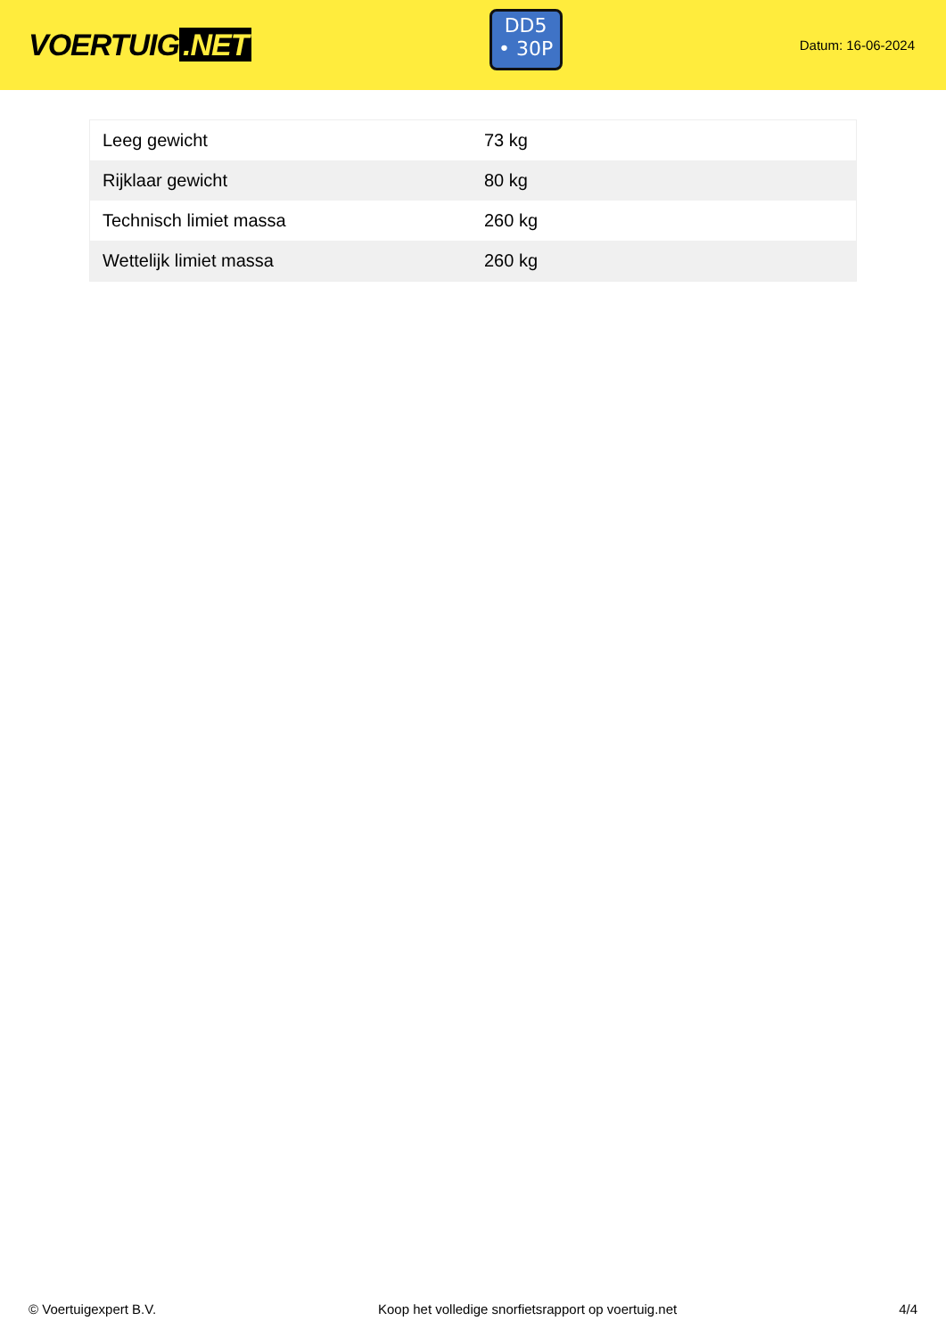VOERTUIG.NET
DD5
• 30P
Datum: 16-06-2024
| Leeg gewicht | 73 kg |
| Rijklaar gewicht | 80 kg |
| Technisch limiet massa | 260 kg |
| Wettelijk limiet massa | 260 kg |
© Voertuigexpert B.V. Koop het volledige snorfietsrapport op voertuig.net 4/4